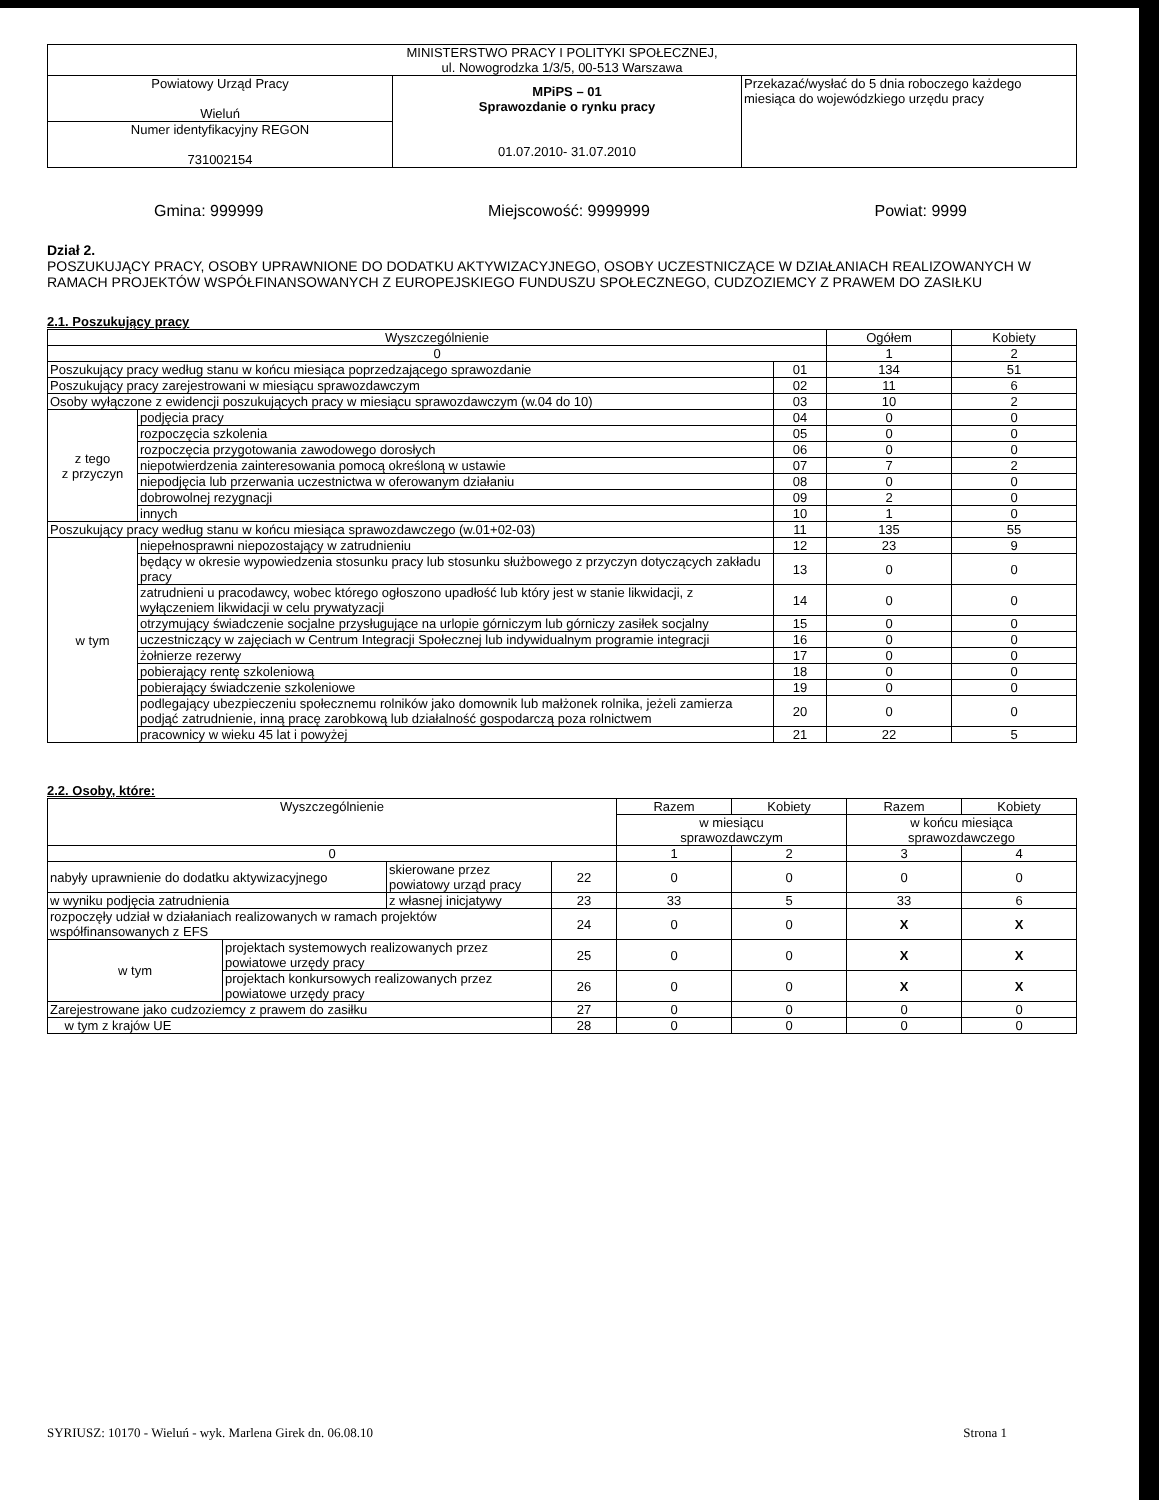| MINISTERSTWO PRACY I POLITYKI SPOŁECZNEJ, ul. Nowogrodzka 1/3/5, 00-513 Warszawa | | |
| Powiatowy Urząd Pracy Wieluń | MPiPS – 01 Sprawozdanie o rynku pracy 01.07.2010- 31.07.2010 | Przekazać/wysłać do 5 dnia roboczego każdego miesiąca do wojewódzkiego urzędu pracy |
| Numer identyfikacyjny REGON 731002154 | | |
Gmina: 999999 Miejscowość: 9999999 Powiat: 9999
Dział 2.
POSZUKUJĄCY PRACY, OSOBY UPRAWNIONE DO DODATKU AKTYWIZACYJNEGO, OSOBY UCZESTNICZĄCE W DZIAŁANIACH REALIZOWANYCH W RAMACH PROJEKTÓW WSPÓŁFINANSOWANYCH Z EUROPEJSKIEGO FUNDUSZU SPOŁECZNEGO, CUDZOZIEMCY Z PRAWEM DO ZASIŁKU
2.1. Poszukujący pracy
| Wyszczególnienie | | | Ogółem | Kobiety |
| --- | --- | --- | --- | --- |
| 0 | | | 1 | 2 |
| Poszukujący pracy według stanu w końcu miesiąca poprzedzającego sprawozdanie | | 01 | 134 | 51 |
| Poszukujący pracy zarejestrowani w miesiącu sprawozdawczym | | 02 | 11 | 6 |
| Osoby wyłączone z ewidencji poszukujących pracy w miesiącu sprawozdawczym (w.04 do 10) | | 03 | 10 | 2 |
| z tego z przyczyn | podjęcia pracy | 04 | 0 | 0 |
| | rozpoczęcia szkolenia | 05 | 0 | 0 |
| | rozpoczęcia przygotowania zawodowego dorosłych | 06 | 0 | 0 |
| | niepotwierdzenia zainteresowania pomocą określoną w ustawie | 07 | 7 | 2 |
| | niepodjęcia lub przerwania uczestnictwa w oferowanym działaniu | 08 | 0 | 0 |
| | dobrowolnej rezygnacji | 09 | 2 | 0 |
| | innych | 10 | 1 | 0 |
| Poszukujący pracy według stanu w końcu miesiąca sprawozdawczego (w.01+02-03) | | 11 | 135 | 55 |
| w tym | niepełnosprawni niepozostający w zatrudnieniu | 12 | 23 | 9 |
| | będący w okresie wypowiedzenia stosunku pracy lub stosunku służbowego z przyczyn dotyczących zakładu pracy | 13 | 0 | 0 |
| | zatrudnieni u pracodawcy, wobec którego ogłoszono upadłość lub który jest w stanie likwidacji, z wyłączeniem likwidacji w celu prywatyzacji | 14 | 0 | 0 |
| | otrzymujący świadczenie socjalne przysługujące na urlopie górniczym lub górniczy zasiłek socjalny | 15 | 0 | 0 |
| | uczestniczący w zajęciach w Centrum Integracji Społecznej lub indywidualnym programie integracji | 16 | 0 | 0 |
| | żołnierze rezerwy | 17 | 0 | 0 |
| | pobierający rentę szkoleniową | 18 | 0 | 0 |
| | pobierający świadczenie szkoleniowe | 19 | 0 | 0 |
| | podlegający ubezpieczeniu społecznemu rolników jako domownik lub małżonek rolnika, jeżeli zamierza podjąć zatrudnienie, inną pracę zarobkową lub działalność gospodarczą poza rolnictwem | 20 | 0 | 0 |
| | pracownicy w wieku 45 lat i powyżej | 21 | 22 | 5 |
2.2. Osoby, które:
| Wyszczególnienie | | | | Razem | Kobiety | Razem | Kobiety |
| --- | --- | --- | --- | --- | --- | --- | --- |
| | | | | w miesiącu sprawozdawczym | | w końcu miesiąca sprawozdawczego | |
| 0 | | | | 1 | 2 | 3 | 4 |
| nabyły uprawnienie do dodatku aktywizacyjnego | | skierowane przez powiatowy urząd pracy | 22 | 0 | 0 | 0 | 0 |
| w wyniku podjęcia zatrudnienia | | z własnej inicjatywy | 23 | 33 | 5 | 33 | 6 |
| rozpoczęły udział w działaniach realizowanych w ramach projektów współfinansowanych z EFS | | | 24 | 0 | 0 | X | X |
| w tym | projektach systemowych realizowanych przez powiatowe urzędy pracy | | 25 | 0 | 0 | X | X |
| | projektach konkursowych realizowanych przez powiatowe urzędy pracy | | 26 | 0 | 0 | X | X |
| Zarejestrowane jako cudzoziemcy z prawem do zasiłku | | | 27 | 0 | 0 | 0 | 0 |
| w tym z krajów UE | | | 28 | 0 | 0 | 0 | 0 |
SYRIUSZ: 10170 - Wieluń - wyk. Marlena Girek dn. 06.08.10 Strona 1